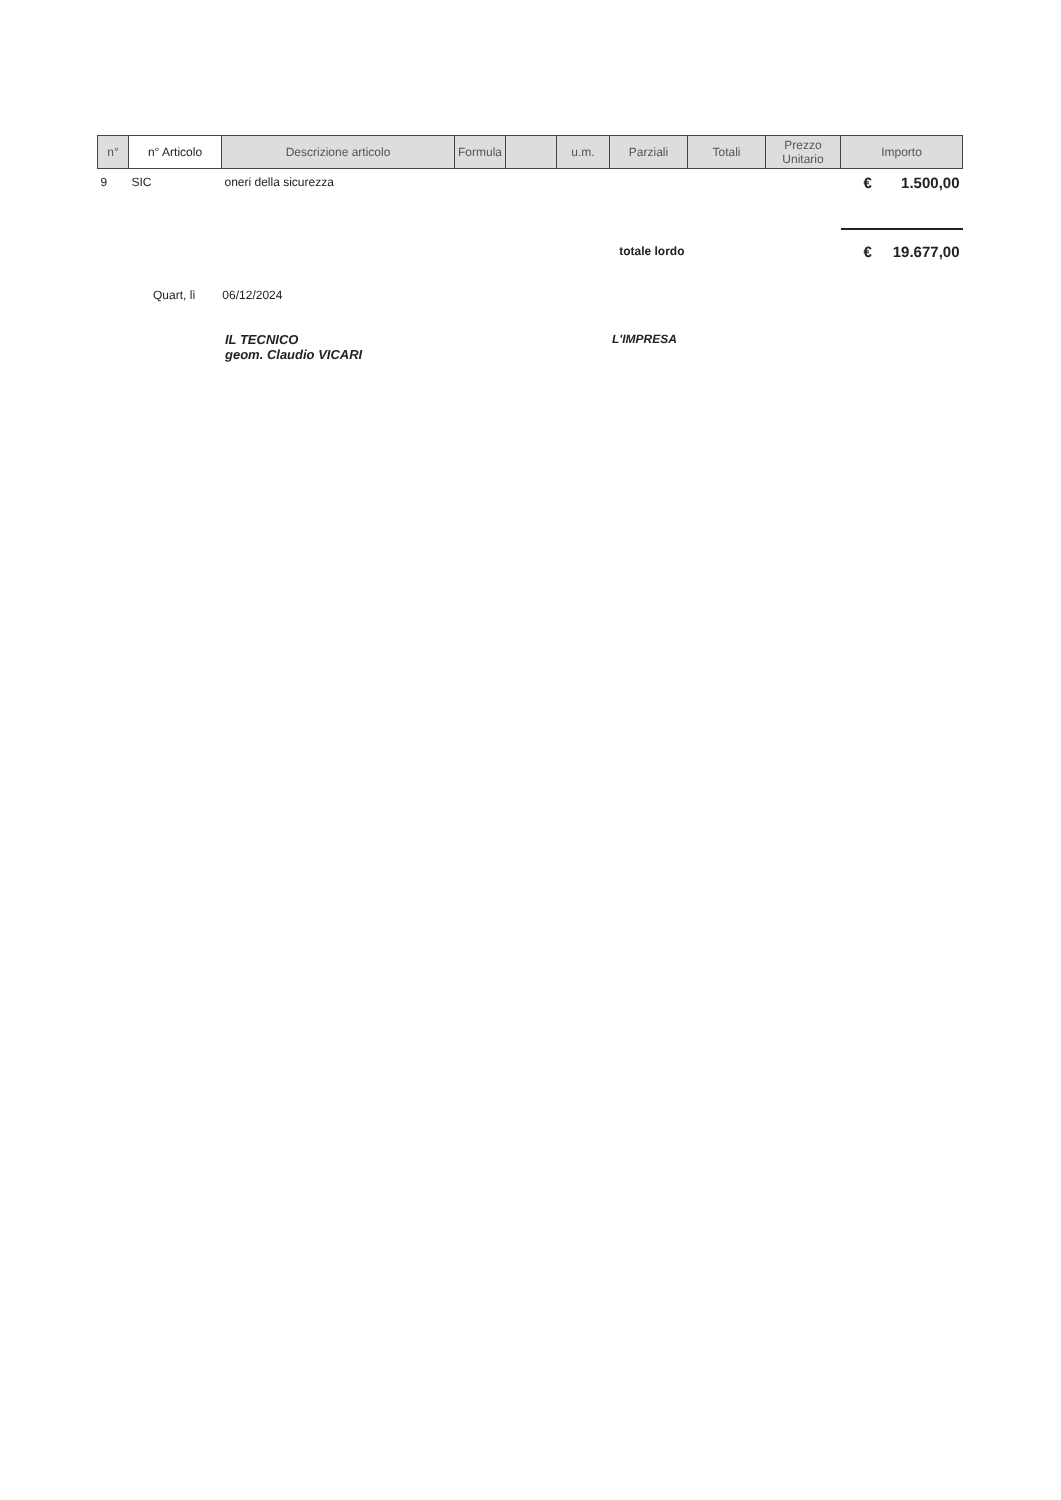| n° | n° Articolo | Descrizione articolo | Formula | | u.m. | Parziali | Totali | Prezzo Unitario | Importo |
| --- | --- | --- | --- | --- | --- | --- | --- | --- | --- |
| 9 | SIC | oneri della sicurezza | | | | | | | € 1.500,00 |
| totale lordo | | | | | | | | | € 19.677,00 |
Quart, lì 06/12/2024
IL TECNICO
geom. Claudio VICARI
L'IMPRESA